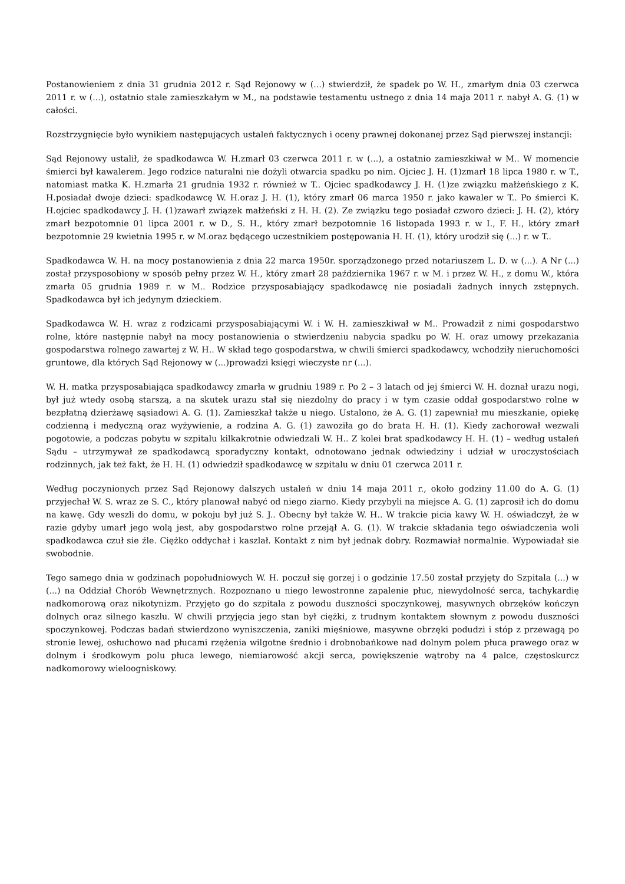Postanowieniem z dnia 31 grudnia 2012 r. Sąd Rejonowy w (...) stwierdził, że spadek po W. H., zmarłym dnia 03 czerwca 2011 r. w (...), ostatnio stale zamieszkałym w M., na podstawie testamentu ustnego z dnia 14 maja 2011 r. nabył A. G. (1) w całości.
Rozstrzygnięcie było wynikiem następujących ustaleń faktycznych i oceny prawnej dokonanej przez Sąd pierwszej instancji:
Sąd Rejonowy ustalił, że spadkodawca W. H.zmarł 03 czerwca 2011 r. w (...), a ostatnio zamieszkiwał w M.. W momencie śmierci był kawalerem. Jego rodzice naturalni nie dożyli otwarcia spadku po nim. Ojciec J. H. (1)zmarł 18 lipca 1980 r. w T., natomiast matka K. H.zmarła 21 grudnia 1932 r. również w T.. Ojciec spadkodawcy J. H. (1)ze związku małżeńskiego z K. H.posiadał dwoje dzieci: spadkodawcę W. H.oraz J. H. (1), który zmarł 06 marca 1950 r. jako kawaler w T.. Po śmierci K. H.ojciec spadkodawcy J. H. (1)zawarł związek małżeński z H. H. (2). Ze związku tego posiadał czworo dzieci: J. H. (2), który zmarł bezpotomnie 01 lipca 2001 r. w D., S. H., który zmarł bezpotomnie 16 listopada 1993 r. w I., F. H., który zmarł bezpotomnie 29 kwietnia 1995 r. w M.oraz będącego uczestnikiem postępowania H. H. (1), który urodził się (...) r. w T..
Spadkodawca W. H. na mocy postanowienia z dnia 22 marca 1950r. sporządzonego przed notariuszem L. D. w (...). A Nr (...) został przysposobiony w sposób pełny przez W. H., który zmarł 28 października 1967 r. w M. i przez W. H., z domu W., która zmarła 05 grudnia 1989 r. w M.. Rodzice przysposabiający spadkodawcę nie posiadali żadnych innych zstępnych. Spadkodawca był ich jedynym dzieckiem.
Spadkodawca W. H. wraz z rodzicami przysposabiającymi W. i W. H. zamieszkiwał w M.. Prowadził z nimi gospodarstwo rolne, które następnie nabył na mocy postanowienia o stwierdzeniu nabycia spadku po W. H. oraz umowy przekazania gospodarstwa rolnego zawartej z W. H.. W skład tego gospodarstwa, w chwili śmierci spadkodawcy, wchodziły nieruchomości gruntowe, dla których Sąd Rejonowy w (...)prowadzi księgi wieczyste nr (...).
W. H. matka przysposabiająca spadkodawcy zmarła w grudniu 1989 r. Po 2 – 3 latach od jej śmierci W. H. doznał urazu nogi, był już wtedy osobą starszą, a na skutek urazu stał się niezdolny do pracy i w tym czasie oddał gospodarstwo rolne w bezpłatną dzierżawę sąsiadowi A. G. (1). Zamieszkał także u niego. Ustalono, że A. G. (1) zapewniał mu mieszkanie, opiekę codzienną i medyczną oraz wyżywienie, a rodzina A. G. (1) zawoziła go do brata H. H. (1). Kiedy zachorował wezwali pogotowie, a podczas pobytu w szpitalu kilkakrotnie odwiedzali W. H.. Z kolei brat spadkodawcy H. H. (1) – według ustaleń Sądu – utrzymywał ze spadkodawcą sporadyczny kontakt, odnotowano jednak odwiedziny i udział w uroczystościach rodzinnych, jak też fakt, że H. H. (1) odwiedził spadkodawcę w szpitalu w dniu 01 czerwca 2011 r.
Według poczynionych przez Sąd Rejonowy dalszych ustaleń w dniu 14 maja 2011 r., około godziny 11.00 do A. G. (1) przyjechał W. S. wraz ze S. C., który planował nabyć od niego ziarno. Kiedy przybyli na miejsce A. G. (1) zaprosił ich do domu na kawę. Gdy weszli do domu, w pokoju był już S. J.. Obecny był także W. H.. W trakcie picia kawy W. H. oświadczył, że w razie gdyby umarł jego wolą jest, aby gospodarstwo rolne przejął A. G. (1). W trakcie składania tego oświadczenia woli spadkodawca czuł sie źle. Ciężko oddychał i kaszlał. Kontakt z nim był jednak dobry. Rozmawiał normalnie. Wypowiadał sie swobodnie.
Tego samego dnia w godzinach popołudniowych W. H. poczuł się gorzej i o godzinie 17.50 został przyjęty do Szpitala (...) w (...) na Oddział Chorób Wewnętrznych. Rozpoznano u niego lewostronne zapalenie płuc, niewydolność serca, tachykardię nadkomorową oraz nikotynizm. Przyjęto go do szpitala z powodu duszności spoczynkowej, masywnych obrzęków kończyn dolnych oraz silnego kaszlu. W chwili przyjęcia jego stan był ciężki, z trudnym kontaktem słownym z powodu duszności spoczynkowej. Podczas badań stwierdzono wyniszczenia, zaniki mięśniowe, masywne obrzęki podudzi i stóp z przewagą po stronie lewej, osłuchowo nad płucami rzężenia wilgotne średnio i drobnobańkowe nad dolnym polem płuca prawego oraz w dolnym i środkowym polu płuca lewego, niemiarowość akcji serca, powiększenie wątroby na 4 palce, częstoskurcz nadkomorowy wieloogniskowy.